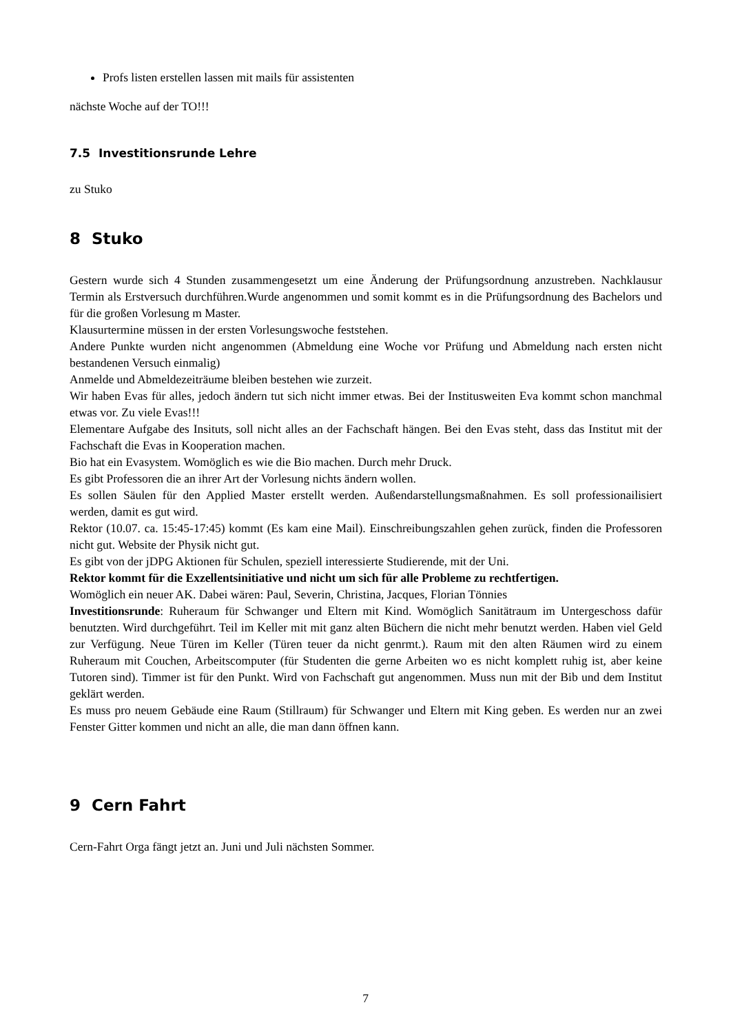Profs listen erstellen lassen mit mails für assistenten
nächste Woche auf der TO!!!
7.5 Investitionsrunde Lehre
zu Stuko
8 Stuko
Gestern wurde sich 4 Stunden zusammengesetzt um eine Änderung der Prüfungsordnung anzustreben. Nachklausur Termin als Erstversuch durchführen.Wurde angenommen und somit kommt es in die Prüfungsordnung des Bachelors und für die großen Vorlesung m Master.
Klausurtermine müssen in der ersten Vorlesungswoche feststehen.
Andere Punkte wurden nicht angenommen (Abmeldung eine Woche vor Prüfung und Abmeldung nach ersten nicht bestandenen Versuch einmalig)
Anmelde und Abmeldezeiträume bleiben bestehen wie zurzeit.
Wir haben Evas für alles, jedoch ändern tut sich nicht immer etwas. Bei der Institusweiten Eva kommt schon manchmal etwas vor. Zu viele Evas!!!
Elementare Aufgabe des Insituts, soll nicht alles an der Fachschaft hängen. Bei den Evas steht, dass das Institut mit der Fachschaft die Evas in Kooperation machen.
Bio hat ein Evasystem. Womöglich es wie die Bio machen. Durch mehr Druck.
Es gibt Professoren die an ihrer Art der Vorlesung nichts ändern wollen.
Es sollen Säulen für den Applied Master erstellt werden. Außendarstellungsmaßnahmen. Es soll professionailisiert werden, damit es gut wird.
Rektor (10.07. ca. 15:45-17:45) kommt (Es kam eine Mail). Einschreibungszahlen gehen zurück, finden die Professoren nicht gut. Website der Physik nicht gut.
Es gibt von der jDPG Aktionen für Schulen, speziell interessierte Studierende, mit der Uni.
Rektor kommt für die Exzellentsinitiative und nicht um sich für alle Probleme zu rechtfertigen.
Womöglich ein neuer AK. Dabei wären: Paul, Severin, Christina, Jacques, Florian Tönnies
Investitionsrunde: Ruheraum für Schwanger und Eltern mit Kind. Womöglich Sanitätraum im Untergeschoss dafür benutzten. Wird durchgeführt. Teil im Keller mit mit ganz alten Büchern die nicht mehr benutzt werden. Haben viel Geld zur Verfügung. Neue Türen im Keller (Türen teuer da nicht genrmt.). Raum mit den alten Räumen wird zu einem Ruheraum mit Couchen, Arbeitscomputer (für Studenten die gerne Arbeiten wo es nicht komplett ruhig ist, aber keine Tutoren sind). Timmer ist für den Punkt. Wird von Fachschaft gut angenommen. Muss nun mit der Bib und dem Institut geklärt werden.
Es muss pro neuem Gebäude eine Raum (Stillraum) für Schwanger und Eltern mit King geben. Es werden nur an zwei Fenster Gitter kommen und nicht an alle, die man dann öffnen kann.
9 Cern Fahrt
Cern-Fahrt Orga fängt jetzt an. Juni und Juli nächsten Sommer.
7